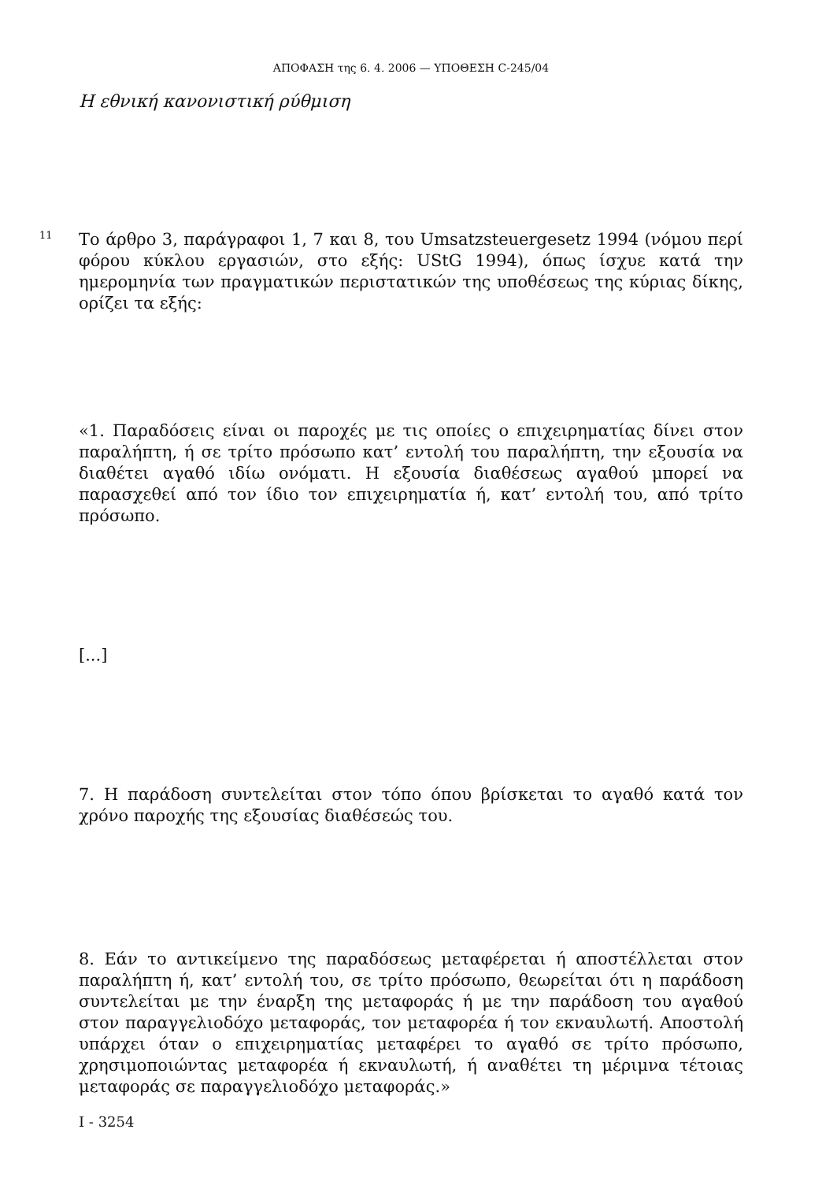ΑΠΟΦΑΣΗ της 6. 4. 2006 — ΥΠΟΘΕΣΗ C-245/04
Η εθνική κανονιστική ρύθμιση
11
Το άρθρο 3, παράγραφοι 1, 7 και 8, του Umsatzsteuergesetz 1994 (νόμου περί φόρου κύκλου εργασιών, στο εξής: UStG 1994), όπως ίσχυε κατά την ημερομηνία των πραγματικών περιστατικών της υποθέσεως της κύριας δίκης, ορίζει τα εξής:
«1. Παραδόσεις είναι οι παροχές με τις οποίες ο επιχειρηματίας δίνει στον παραλήπτη, ή σε τρίτο πρόσωπο κατ’ εντολή του παραλήπτη, την εξουσία να διαθέτει αγαθό ιδίω ονόματι. Η εξουσία διαθέσεως αγαθού μπορεί να παρασχεθεί από τον ίδιο τον επιχειρηματία ή, κατ’ εντολή του, από τρίτο πρόσωπο.
[...]
7. Η παράδοση συντελείται στον τόπο όπου βρίσκεται το αγαθό κατά τον χρόνο παροχής της εξουσίας διαθέσεώς του.
8. Εάν το αντικείμενο της παραδόσεως μεταφέρεται ή αποστέλλεται στον παραλήπτη ή, κατ’ εντολή του, σε τρίτο πρόσωπο, θεωρείται ότι η παράδοση συντελείται με την έναρξη της μεταφοράς ή με την παράδοση του αγαθού στον παραγγελιοδόχο μεταφοράς, τον μεταφορέα ή τον εκναυλωτή. Αποστολή υπάρχει όταν ο επιχειρηματίας μεταφέρει το αγαθό σε τρίτο πρόσωπο, χρησιμοποιώντας μεταφορέα ή εκναυλωτή, ή αναθέτει τη μέριμνα τέτοιας μεταφοράς σε παραγγελιοδόχο μεταφοράς.»
I - 3254